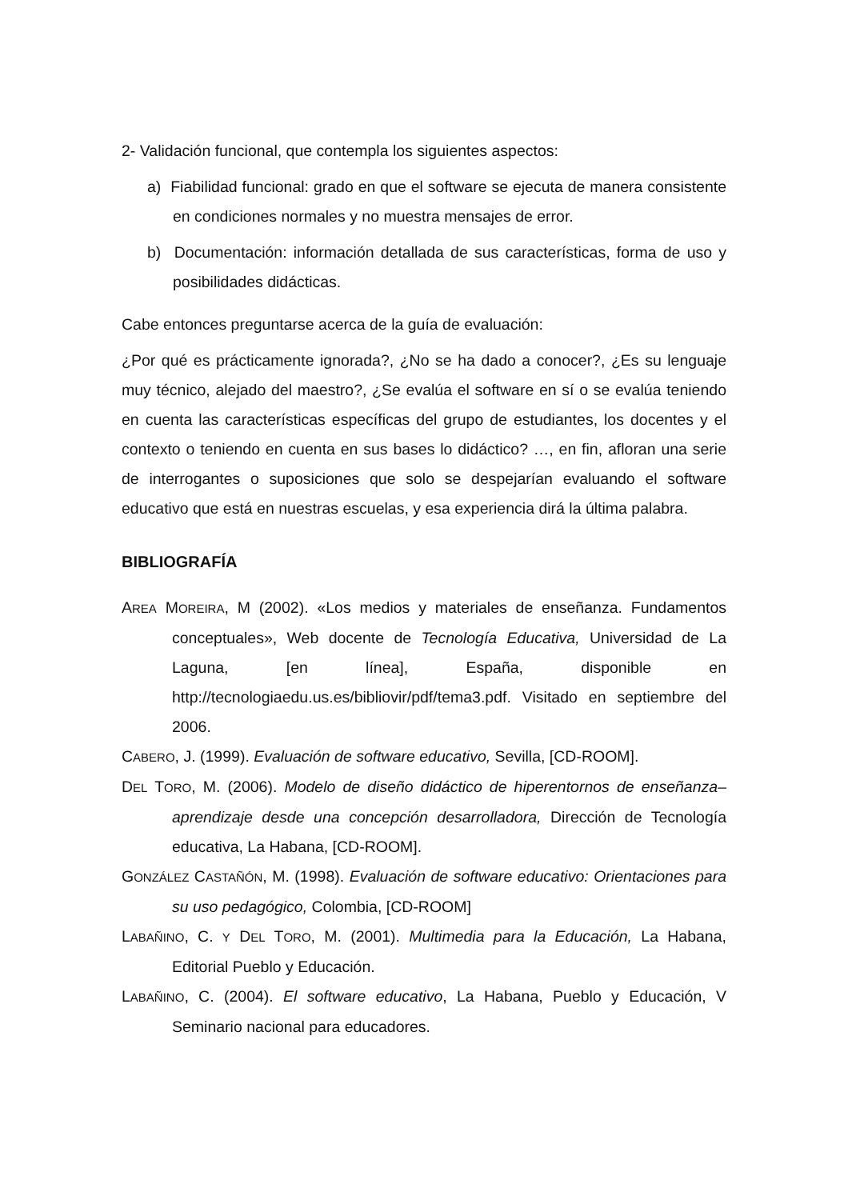2- Validación funcional, que contempla los siguientes aspectos:
a) Fiabilidad funcional: grado en que el software se ejecuta de manera consistente en condiciones normales y no muestra mensajes de error.
b) Documentación: información detallada de sus características, forma de uso y posibilidades didácticas.
Cabe entonces preguntarse acerca de la guía de evaluación:
¿Por qué es prácticamente ignorada?, ¿No se ha dado a conocer?, ¿Es su lenguaje muy técnico, alejado del maestro?, ¿Se evalúa el software en sí o se evalúa teniendo en cuenta las características específicas del grupo de estudiantes, los docentes y el contexto o teniendo en cuenta en sus bases lo didáctico? …, en fin, afloran una serie de interrogantes o suposiciones que solo se despejarían evaluando el software educativo que está en nuestras escuelas, y esa experiencia dirá la última palabra.
BIBLIOGRAFÍA
AREA MOREIRA, M (2002). «Los medios y materiales de enseñanza. Fundamentos conceptuales», Web docente de Tecnología Educativa, Universidad de La Laguna, [en línea], España, disponible en http://tecnologiaedu.us.es/bibliovir/pdf/tema3.pdf. Visitado en septiembre del 2006.
CABERO, J. (1999). Evaluación de software educativo, Sevilla, [CD-ROOM].
DEL TORO, M. (2006). Modelo de diseño didáctico de hiperentornos de enseñanza–aprendizaje desde una concepción desarrolladora, Dirección de Tecnología educativa, La Habana, [CD-ROOM].
GONZÁLEZ CASTAÑÓN, M. (1998). Evaluación de software educativo: Orientaciones para su uso pedagógico, Colombia, [CD-ROOM]
LABAÑINO, C. Y DEL TORO, M. (2001). Multimedia para la Educación, La Habana, Editorial Pueblo y Educación.
LABAÑINO, C. (2004). El software educativo, La Habana, Pueblo y Educación, V Seminario nacional para educadores.